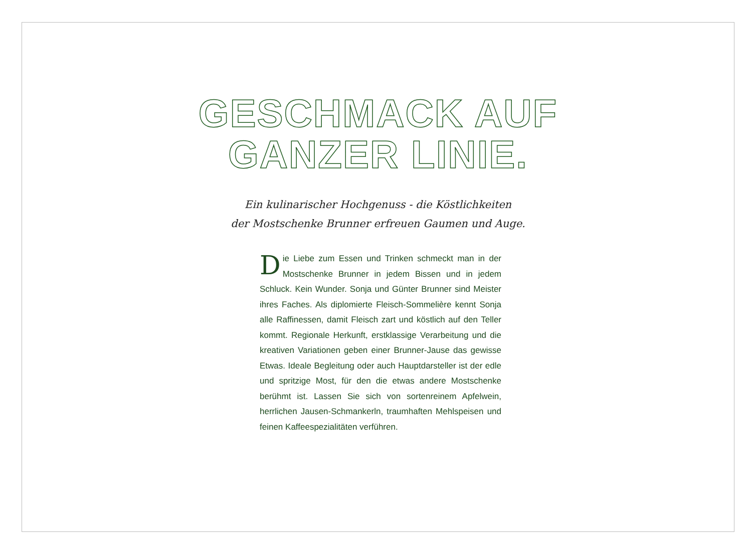GESCHMACK AUF
GANZER LINIE.
Ein kulinarischer Hochgenuss - die Köstlichkeiten
der Mostschenke Brunner erfreuen Gaumen und Auge.
Die Liebe zum Essen und Trinken schmeckt man in der Mostschenke Brunner in jedem Bissen und in jedem Schluck. Kein Wunder. Sonja und Günter Brunner sind Meister ihres Faches. Als diplomierte Fleisch-Sommelière kennt Sonja alle Raffinessen, damit Fleisch zart und köstlich auf den Teller kommt. Regionale Herkunft, erstklassige Verarbeitung und die kreativen Variationen geben einer Brunner-Jause das gewisse Etwas. Ideale Begleitung oder auch Hauptdarsteller ist der edle und spritzige Most, für den die etwas andere Mostschenke berühmt ist. Lassen Sie sich von sorten­reinem Apfelwein, herrlichen Jausen-Schmankerln, traumhaften Mehlspeisen und feinen Kaffeespezialitäten verführen.